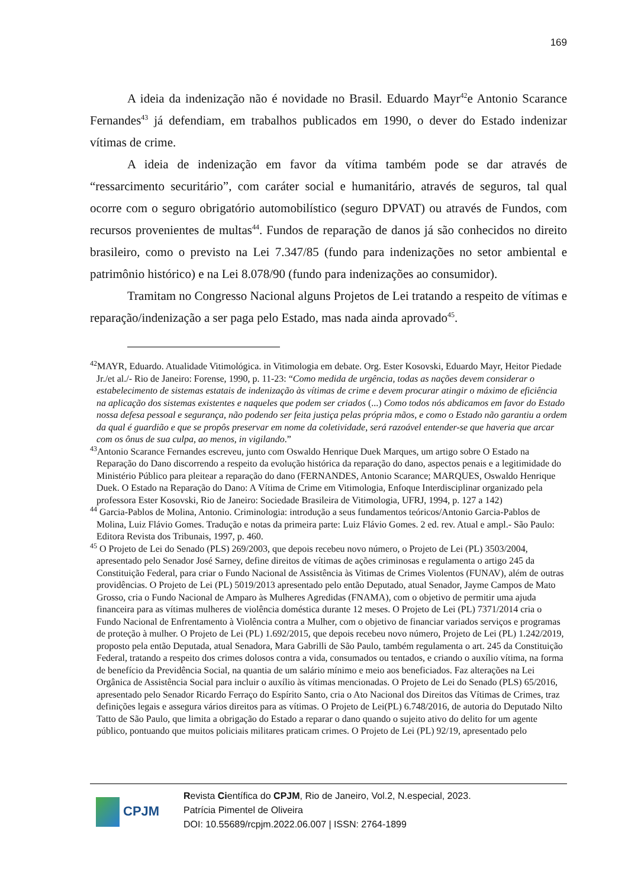169
A ideia da indenização não é novidade no Brasil. Eduardo Mayr<sup>42</sup>e Antonio Scarance Fernandes<sup>43</sup> já defendiam, em trabalhos publicados em 1990, o dever do Estado indenizar vítimas de crime.
A ideia de indenização em favor da vítima também pode se dar através de “ressarcimento securitário”, com caráter social e humanitário, através de seguros, tal qual ocorre com o seguro obrigatório automobilístico (seguro DPVAT) ou através de Fundos, com recursos provenientes de multas<sup>44</sup>. Fundos de reparação de danos já são conhecidos no direito brasileiro, como o previsto na Lei 7.347/85 (fundo para indenizações no setor ambiental e patrimônio histórico) e na Lei 8.078/90 (fundo para indenizações ao consumidor).
Tramitam no Congresso Nacional alguns Projetos de Lei tratando a respeito de vítimas e reparação/indenização a ser paga pelo Estado, mas nada ainda aprovado<sup>45</sup>.
<sup>42</sup> MAYR, Eduardo. Atualidade Vitimológica. in Vitimologia em debate. Org. Ester Kosovski, Eduardo Mayr, Heitor Piedade Jr./et al./- Rio de Janeiro: Forense, 1990, p. 11-23: “Como medida de urgência, todas as nações devem considerar o estabelecimento de sistemas estatais de indenização às vítimas de crime e devem procurar atingir o máximo de eficiência na aplicação dos sistemas existentes e naqueles que podem ser criados (...) Como todos nós abdicamos em favor do Estado nossa defesa pessoal e segurança, não podendo ser feita justiça pelas própria mãos, e como o Estado não garantiu a ordem da qual é guardião e que se propôs preservar em nome da coletividade, será razoável entender-se que haveria que arcar com os ônus de sua culpa, ao menos, in vigilando.”
<sup>43</sup> Antonio Scarance Fernandes escreveu, junto com Oswaldo Henrique Duek Marques, um artigo sobre O Estado na Reparação do Dano discorrendo a respeito da evolução histórica da reparação do dano, aspectos penais e a legitimidade do Ministério Público para pleitear a reparação do dano (FERNANDES, Antonio Scarance; MARQUES, Oswaldo Henrique Duek. O Estado na Reparação do Dano: A Vítima de Crime em Vitimologia, Enfoque Interdisciplinar organizado pela professora Ester Kosovski, Rio de Janeiro: Sociedade Brasileira de Vitimologia, UFRJ, 1994, p. 127 a 142)
<sup>44</sup> Garcia-Pablos de Molina, Antonio. Criminologia: introdução a seus fundamentos teóricos/Antonio Garcia-Pablos de Molina, Luiz Flávio Gomes. Tradução e notas da primeira parte: Luiz Flávio Gomes. 2 ed. rev. Atual e ampl.- São Paulo: Editora Revista dos Tribunais, 1997, p. 460.
<sup>45</sup> O Projeto de Lei do Senado (PLS) 269/2003, que depois recebeu novo número, o Projeto de Lei (PL) 3503/2004, apresentado pelo Senador José Sarney, define direitos de vítimas de ações criminosas e regulamenta o artigo 245 da Constituição Federal, para criar o Fundo Nacional de Assistência às Vitimas de Crimes Violentos (FUNAV), além de outras providências. O Projeto de Lei (PL) 5019/2013 apresentado pelo então Deputado, atual Senador, Jayme Campos de Mato Grosso, cria o Fundo Nacional de Amparo às Mulheres Agredidas (FNAMA), com o objetivo de permitir uma ajuda financeira para as vítimas mulheres de violência doméstica durante 12 meses. O Projeto de Lei (PL) 7371/2014 cria o Fundo Nacional de Enfrentamento à Violência contra a Mulher, com o objetivo de financiar variados serviços e programas de proteção à mulher. O Projeto de Lei (PL) 1.692/2015, que depois recebeu novo número, Projeto de Lei (PL) 1.242/2019, proposto pela então Deputada, atual Senadora, Mara Gabrilli de São Paulo, também regulamenta o art. 245 da Constituição Federal, tratando a respeito dos crimes dolosos contra a vida, consumados ou tentados, e criando o auxílio vítima, na forma de benefício da Previdência Social, na quantia de um salário mínimo e meio aos beneficiados. Faz alterações na Lei Orgânica de Assistência Social para incluir o auxílio às vítimas mencionadas. O Projeto de Lei do Senado (PLS) 65/2016, apresentado pelo Senador Ricardo Ferraço do Espírito Santo, cria o Ato Nacional dos Direitos das Vítimas de Crimes, traz definições legais e assegura vários direitos para as vítimas. O Projeto de Lei(PL) 6.748/2016, de autoria do Deputado Nilto Tatto de São Paulo, que limita a obrigação do Estado a reparar o dano quando o sujeito ativo do delito for um agente público, pontuando que muitos policiais militares praticam crimes. O Projeto de Lei (PL) 92/19, apresentado pelo
CPJM
Revista Científica do CPJM, Rio de Janeiro, Vol.2, N.especial, 2023.
Patrícia Pimentel de Oliveira
DOI: 10.55689/rcpjm.2022.06.007 | ISSN: 2764-1899